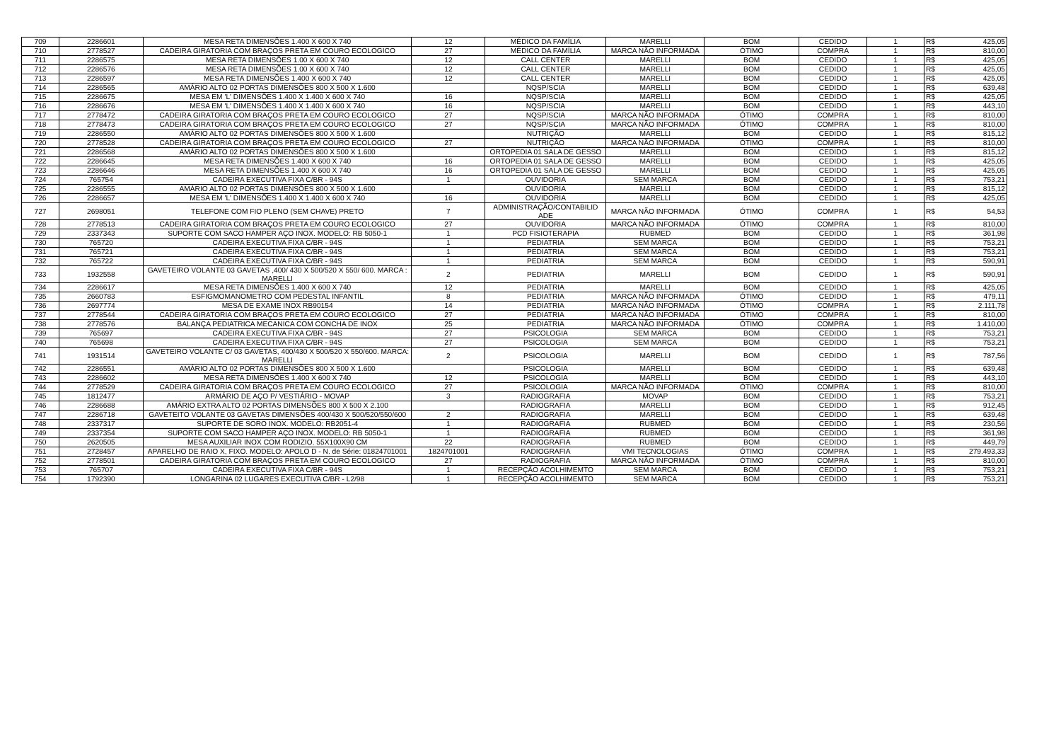| 709 | 2286601 | MESA RETA DIMENSÕES 1.400 X 600 X 740 | 12 | MÉDICO DA FAMÍLIA | MARELLI | BOM | CEDIDO | 1 | R$ | 425,05 |
| 710 | 2778527 | CADEIRA GIRATORIA COM BRAÇOS PRETA EM COURO ECOLOGICO | 27 | MÉDICO DA FAMÍLIA | MARCA NÃO INFORMADA | ÓTIMO | COMPRA | 1 | R$ | 810,00 |
| 711 | 2286575 | MESA RETA DIMENSÕES 1.00 X 600 X 740 | 12 | CALL CENTER | MARELLI | BOM | CEDIDO | 1 | R$ | 425,05 |
| 712 | 2286576 | MESA RETA DIMENSÕES 1.00 X 600 X 740 | 12 | CALL CENTER | MARELLI | BOM | CEDIDO | 1 | R$ | 425,05 |
| 713 | 2286597 | MESA RETA DIMENSÕES 1.400 X 600 X 740 | 12 | CALL CENTER | MARELLI | BOM | CEDIDO | 1 | R$ | 425,05 |
| 714 | 2286565 | AMÁRIO ALTO 02 PORTAS DIMENSÕES 800 X 500 X 1.600 | | NQSP/SCIA | MARELLI | BOM | CEDIDO | 1 | R$ | 639,48 |
| 715 | 2286675 | MESA EM 'L' DIMENSÕES 1.400 X 1.400 X 600 X 740 | 16 | NQSP/SCIA | MARELLI | BOM | CEDIDO | 1 | R$ | 425,05 |
| 716 | 2286676 | MESA EM 'L' DIMENSÕES 1.400 X 1.400 X 600 X 740 | 16 | NQSP/SCIA | MARELLI | BOM | CEDIDO | 1 | R$ | 443,10 |
| 717 | 2778472 | CADEIRA GIRATORIA COM BRAÇOS PRETA EM COURO ECOLOGICO | 27 | NQSP/SCIA | MARCA NÃO INFORMADA | ÓTIMO | COMPRA | 1 | R$ | 810,00 |
| 718 | 2778473 | CADEIRA GIRATORIA COM BRAÇOS PRETA EM COURO ECOLOGICO | 27 | NQSP/SCIA | MARCA NÃO INFORMADA | ÓTIMO | COMPRA | 1 | R$ | 810,00 |
| 719 | 2286550 | AMÁRIO ALTO 02 PORTAS DIMENSÕES 800 X 500 X 1.600 | | NUTRIÇÃO | MARELLI | BOM | CEDIDO | 1 | R$ | 815,12 |
| 720 | 2778528 | CADEIRA GIRATORIA COM BRAÇOS PRETA EM COURO ECOLOGICO | 27 | NUTRIÇÃO | MARCA NÃO INFORMADA | ÓTIMO | COMPRA | 1 | R$ | 810,00 |
| 721 | 2286568 | AMÁRIO ALTO 02 PORTAS DIMENSÕES 800 X 500 X 1.600 | | ORTOPEDIA 01 SALA DE GESSO | MARELLI | BOM | CEDIDO | 1 | R$ | 815,12 |
| 722 | 2286645 | MESA RETA DIMENSÕES 1.400 X 600 X 740 | 16 | ORTOPEDIA 01 SALA DE GESSO | MARELLI | BOM | CEDIDO | 1 | R$ | 425,05 |
| 723 | 2286646 | MESA RETA DIMENSÕES 1.400 X 600 X 740 | 16 | ORTOPEDIA 01 SALA DE GESSO | MARELLI | BOM | CEDIDO | 1 | R$ | 425,05 |
| 724 | 765754 | CADEIRA EXECUTIVA FIXA C/BR - 94S | 1 | OUVIDORIA | SEM MARCA | BOM | CEDIDO | 1 | R$ | 753,21 |
| 725 | 2286555 | AMÁRIO ALTO 02 PORTAS DIMENSÕES 800 X 500 X 1.600 | | OUVIDORIA | MARELLI | BOM | CEDIDO | 1 | R$ | 815,12 |
| 726 | 2286657 | MESA EM 'L' DIMENSÕES 1.400 X 1.400 X 600 X 740 | 16 | OUVIDORIA | MARELLI | BOM | CEDIDO | 1 | R$ | 425,05 |
| 727 | 2698051 | TELEFONE COM FIO PLENO (SEM CHAVE) PRETO | 7 | ADMINISTRAÇÃO/CONTABILID ADE | MARCA NÃO INFORMADA | ÓTIMO | COMPRA | 1 | R$ | 54,53 |
| 728 | 2778513 | CADEIRA GIRATORIA COM BRAÇOS PRETA EM COURO ECOLOGICO | 27 | OUVIDORIA | MARCA NÃO INFORMADA | ÓTIMO | COMPRA | 1 | R$ | 810,00 |
| 729 | 2337343 | SUPORTE COM SACO HAMPER AÇO INOX. MODELO: RB 5050-1 | 1 | PCD FISIOTERAPIA | RUBMED | BOM | CEDIDO | 1 | R$ | 361,98 |
| 730 | 765720 | CADEIRA EXECUTIVA FIXA C/BR - 94S | 1 | PEDIATRIA | SEM MARCA | BOM | CEDIDO | 1 | R$ | 753,21 |
| 731 | 765721 | CADEIRA EXECUTIVA FIXA C/BR - 94S | 1 | PEDIATRIA | SEM MARCA | BOM | CEDIDO | 1 | R$ | 753,21 |
| 732 | 765722 | CADEIRA EXECUTIVA FIXA C/BR - 94S | 1 | PEDIATRIA | SEM MARCA | BOM | CEDIDO | 1 | R$ | 590,91 |
| 733 | 1932558 | GAVETEIRO VOLANTE 03 GAVETAS ,400/ 430 X 500/520 X 550/ 600. MARCA : MARELLI | 2 | PEDIATRIA | MARELLI | BOM | CEDIDO | 1 | R$ | 590,91 |
| 734 | 2286617 | MESA RETA DIMENSÕES 1.400 X 600 X 740 | 12 | PEDIATRIA | MARELLI | BOM | CEDIDO | 1 | R$ | 425,05 |
| 735 | 2660783 | ESFIGMOMANOMETRO COM PEDESTAL INFANTIL | 8 | PEDIATRIA | MARCA NÃO INFORMADA | ÓTIMO | CEDIDO | 1 | R$ | 479,11 |
| 736 | 2697774 | MESA DE EXAME INOX RB90154 | 14 | PEDIATRIA | MARCA NÃO INFORMADA | ÓTIMO | COMPRA | 1 | R$ | 2.111,78 |
| 737 | 2778544 | CADEIRA GIRATORIA COM BRAÇOS PRETA EM COURO ECOLOGICO | 27 | PEDIATRIA | MARCA NÃO INFORMADA | ÓTIMO | COMPRA | 1 | R$ | 810,00 |
| 738 | 2778576 | BALANÇA PEDIATRICA MECANICA COM CONCHA DE INOX | 25 | PEDIATRIA | MARCA NÃO INFORMADA | ÓTIMO | COMPRA | 1 | R$ | 1.410,00 |
| 739 | 765697 | CADEIRA EXECUTIVA FIXA C/BR - 94S | 27 | PSICOLOGIA | SEM MARCA | BOM | CEDIDO | 1 | R$ | 753,21 |
| 740 | 765698 | CADEIRA EXECUTIVA FIXA C/BR - 94S | 27 | PSICOLOGIA | SEM MARCA | BOM | CEDIDO | 1 | R$ | 753,21 |
| 741 | 1931514 | GAVETEIRO VOLANTE C/ 03 GAVETAS, 400/430 X 500/520 X 550/600. MARCA: MARELLI | 2 | PSICOLOGIA | MARELLI | BOM | CEDIDO | 1 | R$ | 787,56 |
| 742 | 2286551 | AMÁRIO ALTO 02 PORTAS DIMENSÕES 800 X 500 X 1.600 | | PSICOLOGIA | MARELLI | BOM | CEDIDO | 1 | R$ | 639,48 |
| 743 | 2286602 | MESA RETA DIMENSÕES 1.400 X 600 X 740 | 12 | PSICOLOGIA | MARELLI | BOM | CEDIDO | 1 | R$ | 443,10 |
| 744 | 2778529 | CADEIRA GIRATORIA COM BRAÇOS PRETA EM COURO ECOLOGICO | 27 | PSICOLOGIA | MARCA NÃO INFORMADA | ÓTIMO | COMPRA | 1 | R$ | 810,00 |
| 745 | 1812477 | ARMÁRIO DE AÇO P/ VESTIÁRIO - MOVAP | 3 | RADIOGRAFIA | MOVAP | BOM | CEDIDO | 1 | R$ | 753,21 |
| 746 | 2286688 | AMÁRIO EXTRA ALTO 02 PORTAS DIMENSÕES 800 X 500 X 2.100 | | RADIOGRAFIA | MARELLI | BOM | CEDIDO | 1 | R$ | 912,45 |
| 747 | 2286718 | GAVETEITO VOLANTE 03 GAVETAS DIMENSÕES 400/430 X 500/520/550/600 | 2 | RADIOGRAFIA | MARELLI | BOM | CEDIDO | 1 | R$ | 639,48 |
| 748 | 2337317 | SUPORTE DE SORO INOX. MODELO: RB2051-4 | 1 | RADIOGRAFIA | RUBMED | BOM | CEDIDO | 1 | R$ | 230,56 |
| 749 | 2337354 | SUPORTE COM SACO HAMPER AÇO INOX. MODELO: RB 5050-1 | 1 | RADIOGRAFIA | RUBMED | BOM | CEDIDO | 1 | R$ | 361,98 |
| 750 | 2620505 | MESA AUXILIAR INOX COM RODIZIO. 55X100X90 CM | 22 | RADIOGRAFIA | RUBMED | BOM | CEDIDO | 1 | R$ | 449,79 |
| 751 | 2728457 | APARELHO DE RAIO X, FIXO. MODELO: APOLO D - N. de Série: 01824701001 | 1824701001 | RADIOGRAFIA | VMI TECNOLOGIAS | ÓTIMO | COMPRA | 1 | R$ | 279.493,33 |
| 752 | 2778501 | CADEIRA GIRATORIA COM BRAÇOS PRETA EM COURO ECOLOGICO | 27 | RADIOGRAFIA | MARCA NÃO INFORMADA | ÓTIMO | COMPRA | 1 | R$ | 810,00 |
| 753 | 765707 | CADEIRA EXECUTIVA FIXA C/BR - 94S | 1 | RECEPÇÃO ACOLHIMEMTO | SEM MARCA | BOM | CEDIDO | 1 | R$ | 753,21 |
| 754 | 1792390 | LONGARINA 02 LUGARES EXECUTIVA C/BR - L2/98 | 1 | RECEPÇÃO ACOLHIMEMTO | SEM MARCA | BOM | CEDIDO | 1 | R$ | 753,21 |